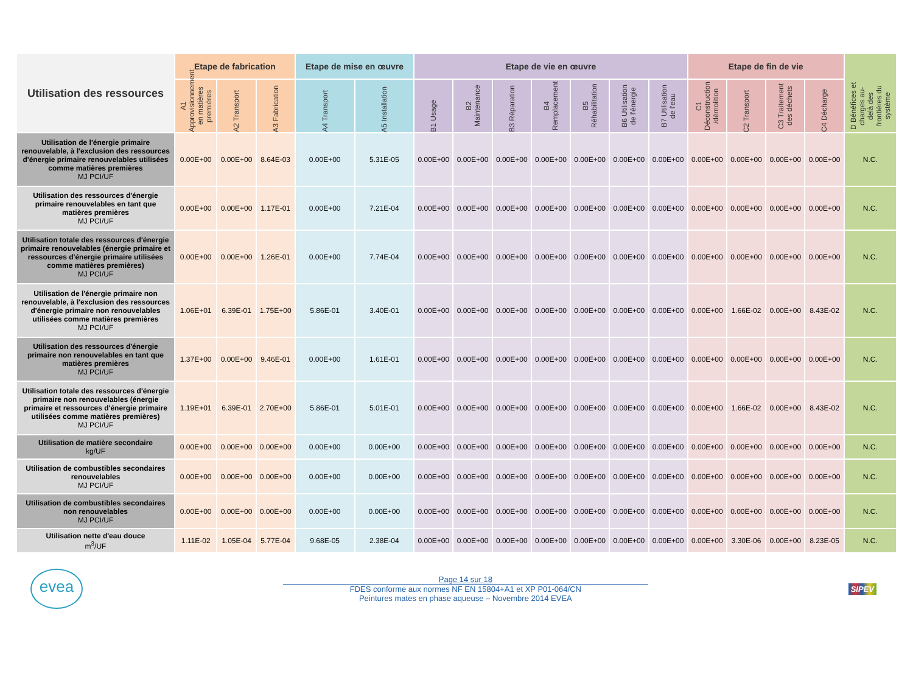| Utilisation des ressources | Etape de fabrication | | | Etape de mise en œuvre | | Etape de vie en œuvre | | | | | | | Etape de fin de vie | | | | D Bénéfices et charges au-delà des frontières du système |
| --- | --- | --- | --- | --- | --- | --- | --- | --- | --- | --- | --- | --- | --- | --- | --- | --- | --- |
| | A1 Approvisionnement en matières premières | A2 Transport | A3 Fabrication | A4 Transport | A5 Installation | B1 Usage | B2 Maintenance | B3 Réparation | B4 Remplacement | B5 Réhabilitation | B6 Utilisation de l'énergie | B7 Utilisation de l'eau | C1 Déconstruction /démolition | C2 Transport | C3 Traitement des déchets | C4 Décharge | |
| Utilisation de l'énergie primaire renouvelable, à l'exclusion des ressources d'énergie primaire renouvelables utilisées comme matières premières MJ PCI/UF | 0.00E+00 | 0.00E+00 | 8.64E-03 | 0.00E+00 | 5.31E-05 | 0.00E+00 | 0.00E+00 | 0.00E+00 | 0.00E+00 | 0.00E+00 | 0.00E+00 | 0.00E+00 | 0.00E+00 | 0.00E+00 | 0.00E+00 | 0.00E+00 | N.C. |
| Utilisation des ressources d'énergie primaire renouvelables en tant que matières premières MJ PCI/UF | 0.00E+00 | 0.00E+00 | 1.17E-01 | 0.00E+00 | 7.21E-04 | 0.00E+00 | 0.00E+00 | 0.00E+00 | 0.00E+00 | 0.00E+00 | 0.00E+00 | 0.00E+00 | 0.00E+00 | 0.00E+00 | 0.00E+00 | 0.00E+00 | N.C. |
| Utilisation totale des ressources d'énergie primaire renouvelables (énergie primaire et ressources d'énergie primaire utilisées comme matières premières) MJ PCI/UF | 0.00E+00 | 0.00E+00 | 1.26E-01 | 0.00E+00 | 7.74E-04 | 0.00E+00 | 0.00E+00 | 0.00E+00 | 0.00E+00 | 0.00E+00 | 0.00E+00 | 0.00E+00 | 0.00E+00 | 0.00E+00 | 0.00E+00 | 0.00E+00 | N.C. |
| Utilisation de l'énergie primaire non renouvelable, à l'exclusion des ressources d'énergie primaire non renouvelables utilisées comme matières premières MJ PCI/UF | 1.06E+01 | 6.39E-01 | 1.75E+00 | 5.86E-01 | 3.40E-01 | 0.00E+00 | 0.00E+00 | 0.00E+00 | 0.00E+00 | 0.00E+00 | 0.00E+00 | 0.00E+00 | 0.00E+00 | 1.66E-02 | 0.00E+00 | 8.43E-02 | N.C. |
| Utilisation des ressources d'énergie primaire non renouvelables en tant que matières premières MJ PCI/UF | 1.37E+00 | 0.00E+00 | 9.46E-01 | 0.00E+00 | 1.61E-01 | 0.00E+00 | 0.00E+00 | 0.00E+00 | 0.00E+00 | 0.00E+00 | 0.00E+00 | 0.00E+00 | 0.00E+00 | 0.00E+00 | 0.00E+00 | 0.00E+00 | N.C. |
| Utilisation totale des ressources d'énergie primaire non renouvelables (énergie primaire et ressources d'énergie primaire utilisées comme matières premières) MJ PCI/UF | 1.19E+01 | 6.39E-01 | 2.70E+00 | 5.86E-01 | 5.01E-01 | 0.00E+00 | 0.00E+00 | 0.00E+00 | 0.00E+00 | 0.00E+00 | 0.00E+00 | 0.00E+00 | 0.00E+00 | 1.66E-02 | 0.00E+00 | 8.43E-02 | N.C. |
| Utilisation de matière secondaire kg/UF | 0.00E+00 | 0.00E+00 | 0.00E+00 | 0.00E+00 | 0.00E+00 | 0.00E+00 | 0.00E+00 | 0.00E+00 | 0.00E+00 | 0.00E+00 | 0.00E+00 | 0.00E+00 | 0.00E+00 | 0.00E+00 | 0.00E+00 | 0.00E+00 | N.C. |
| Utilisation de combustibles secondaires renouvelables MJ PCI/UF | 0.00E+00 | 0.00E+00 | 0.00E+00 | 0.00E+00 | 0.00E+00 | 0.00E+00 | 0.00E+00 | 0.00E+00 | 0.00E+00 | 0.00E+00 | 0.00E+00 | 0.00E+00 | 0.00E+00 | 0.00E+00 | 0.00E+00 | 0.00E+00 | N.C. |
| Utilisation de combustibles secondaires non renouvelables MJ PCI/UF | 0.00E+00 | 0.00E+00 | 0.00E+00 | 0.00E+00 | 0.00E+00 | 0.00E+00 | 0.00E+00 | 0.00E+00 | 0.00E+00 | 0.00E+00 | 0.00E+00 | 0.00E+00 | 0.00E+00 | 0.00E+00 | 0.00E+00 | 0.00E+00 | N.C. |
| Utilisation nette d'eau douce m<sup>3</sup>/UF | 1.11E-02 | 1.05E-04 | 5.77E-04 | 9.68E-05 | 2.38E-04 | 0.00E+00 | 0.00E+00 | 0.00E+00 | 0.00E+00 | 0.00E+00 | 0.00E+00 | 0.00E+00 | 0.00E+00 | 3.30E-06 | 0.00E+00 | 8.23E-05 | N.C. |
evea
Page 14 sur 18
FDES conforme aux normes NF EN 15804+A1 et XP P01-064/CN
Peintures mates en phase aqueuse – Novembre 2014 EVEA
SIPEV